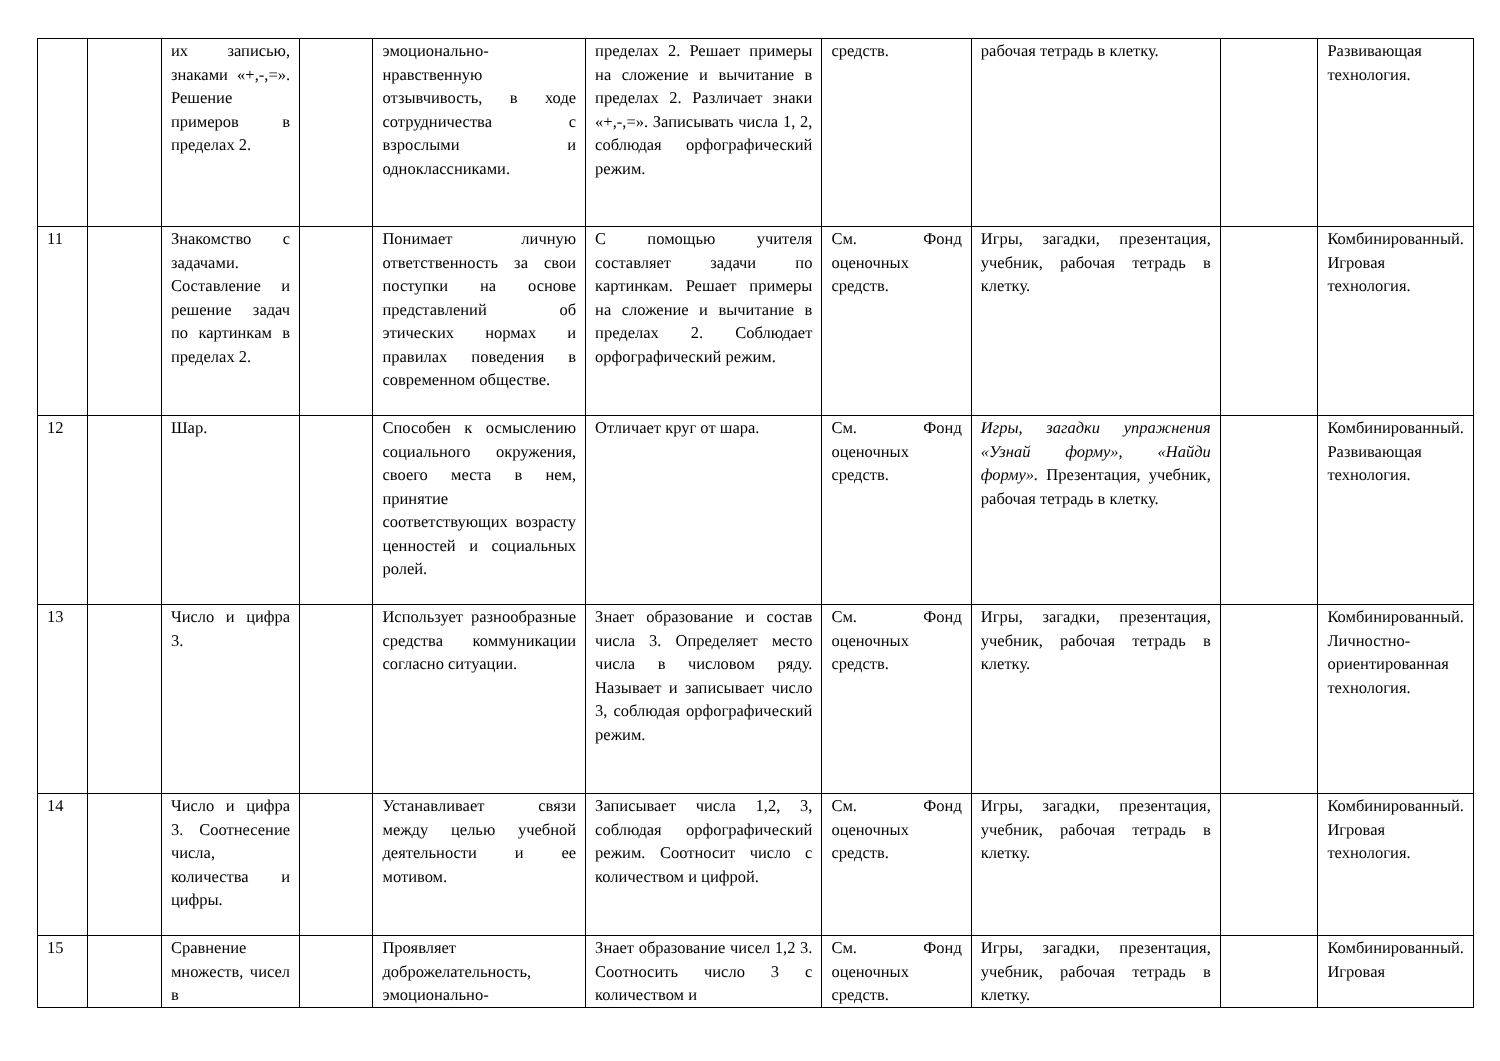| | | их записью, знаками «+,-,=». Решение примеров в пределах 2. | | эмоционально-нравственную отзывчивость, в ходе сотрудничества с взрослыми и одноклассниками. | пределах 2. Решает примеры на сложение и вычитание в пределах 2. Различает знаки «+,-,=». Записывать числа 1, 2, соблюдая орфографический режим. | средств. | рабочая тетрадь в клетку. | | Развивающая технология. |
| 11 | | Знакомство с задачами. Составление и решение задач по картинкам в пределах 2. | | Понимает личную ответственность за свои поступки на основе представлений об этических нормах и правилах поведения в современном обществе. | С помощью учителя составляет задачи по картинкам. Решает примеры на сложение и вычитание в пределах 2. Соблюдает орфографический режим. | См. Фонд оценочных средств. | Игры, загадки, презентация, учебник, рабочая тетрадь в клетку. | | Комбинированный. Игровая технология. |
| 12 | | Шар. | | Способен к осмыслению социального окружения, своего места в нем, принятие соответствующих возрасту ценностей и социальных ролей. | Отличает круг от шара. | См. Фонд оценочных средств. | Игры, загадки упражнения «Узнай форму», «Найди форму». Презентация, учебник, рабочая тетрадь в клетку. | | Комбинированный. Развивающая технология. |
| 13 | | Число и цифра 3. | | Использует разнообразные средства коммуникации согласно ситуации. | Знает образование и состав числа 3. Определяет место числа в числовом ряду. Называет и записывает число 3, соблюдая орфографический режим. | См. Фонд оценочных средств. | Игры, загадки, презентация, учебник, рабочая тетрадь в клетку. | | Комбинированный. Личностно-ориентированная технология. |
| 14 | | Число и цифра 3. Соотнесение числа, количества и цифры. | | Устанавливает связи между целью учебной деятельности и ее мотивом. | Записывает числа 1,2, 3, соблюдая орфографический режим. Соотносит число с количеством и цифрой. | См. Фонд оценочных средств. | Игры, загадки, презентация, учебник, рабочая тетрадь в клетку. | | Комбинированный. Игровая технология. |
| 15 | | Сравнение множеств, чисел в | | Проявляет доброжелательность, эмоционально- | Знает образование чисел 1,2 3. Соотносить число 3 с количеством и | См. Фонд оценочных средств. | Игры, загадки, презентация, учебник, рабочая тетрадь в клетку. | | Комбинированный. Игровая |